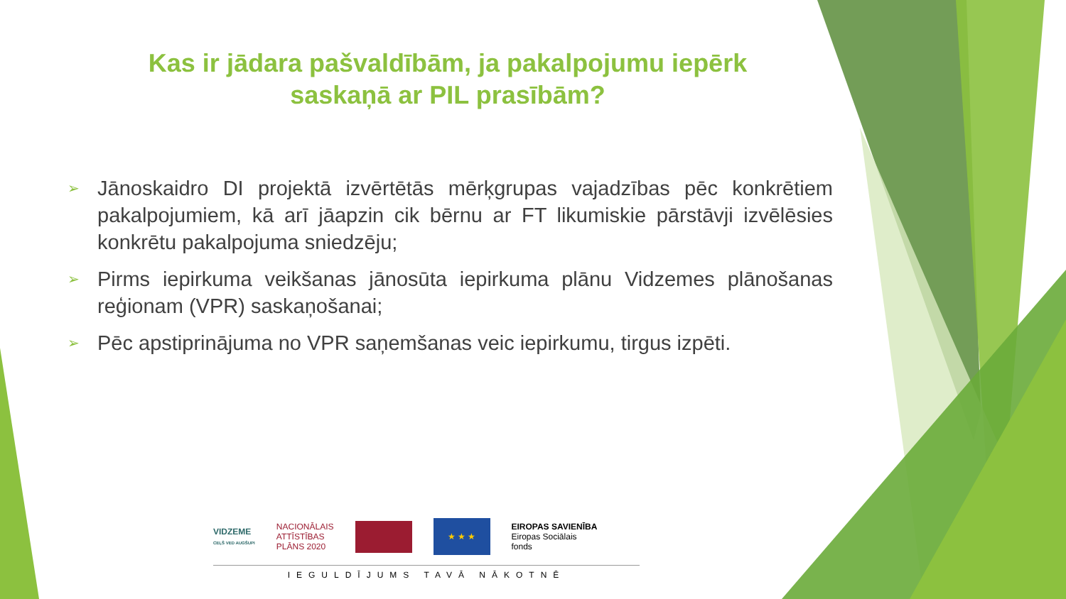Kas ir jādara pašvaldībām, ja pakalpojumu iepērk
saskaņā ar PIL prasībām?
➢ Jānoskaidro DI projektā izvērtētās mērķgrupas vajadzības pēc konkrētiem pakalpojumiem, kā arī jāapzin cik bērnu ar FT likumiskie pārstāvji izvēlēsies konkrētu pakalpojuma sniedzēju;
➢ Pirms iepirkuma veikšanas jānosūta iepirkuma plānu Vidzemes plānošanas reģionam (VPR) saskaņošanai;
➢ Pēc apstiprinājuma no VPR saņemšanas veic iepirkumu, tirgus izpēti.
VIDZEME
CEĻŠ VED AUGŠUPI
NACIONĀLAIS
ATTĪSTĪBAS
PLĀNS 2020
★ ★ ★
EIROPAS SAVIENĪBA
Eiropas Sociālais
fonds
IEGULDĪJUMS TAVĀ NĀKOTNĒ